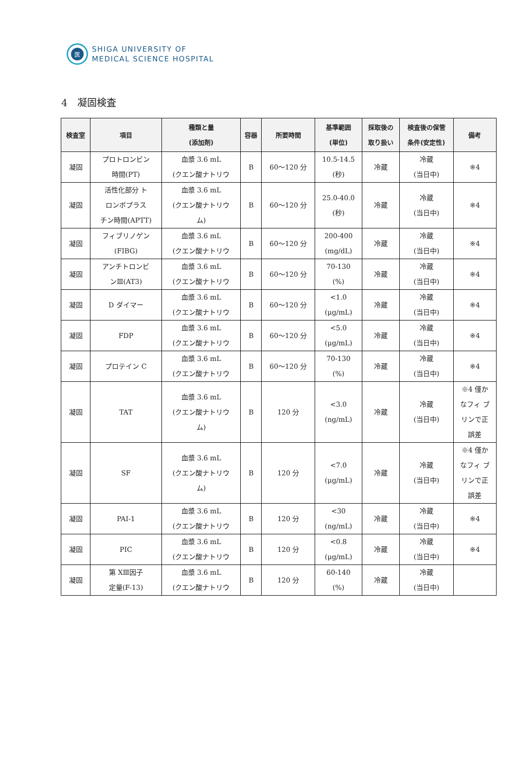医
SHIGA UNIVERSITY OF
MEDICAL SCIENCE HOSPITAL
4　凝固検査
| 検査室 | 項目 | 種類と量 (添加剤) | 容器 | 所要時間 | 基準範囲 (単位) | 採取後の 取り扱い | 検査後の保管 条件(安定性) | 備考 |
| --- | --- | --- | --- | --- | --- | --- | --- | --- |
| 凝固 | プロトロンビン 時間(PT) | 血漿 3.6 mL (クエン酸ナトリウ | B | 60～120 分 | 10.5-14.5 (秒) | 冷蔵 | 冷蔵 (当日中) | ※4 |
| 凝固 | 活性化部分 ト ロンボプラス チン時間(APTT) | 血漿 3.6 mL (クエン酸ナトリウ ム) | B | 60～120 分 | 25.0-40.0 (秒) | 冷蔵 | 冷蔵 (当日中) | ※4 |
| 凝固 | フィブリノゲン (FIBG) | 血漿 3.6 mL (クエン酸ナトリウ | B | 60～120 分 | 200-400 (mg/dL) | 冷蔵 | 冷蔵 (当日中) | ※4 |
| 凝固 | アンチトロンビ ンⅢ(AT3) | 血漿 3.6 mL (クエン酸ナトリウ | B | 60～120 分 | 70-130 (%) | 冷蔵 | 冷蔵 (当日中) | ※4 |
| 凝固 | D ダイマー | 血漿 3.6 mL (クエン酸ナトリウ | B | 60～120 分 | <1.0 (μg/mL) | 冷蔵 | 冷蔵 (当日中) | ※4 |
| 凝固 | FDP | 血漿 3.6 mL (クエン酸ナトリウ | B | 60～120 分 | <5.0 (μg/mL) | 冷蔵 | 冷蔵 (当日中) | ※4 |
| 凝固 | プロテイン C | 血漿 3.6 mL (クエン酸ナトリウ | B | 60～120 分 | 70-130 (%) | 冷蔵 | 冷蔵 (当日中) | ※4 |
| 凝固 | TAT | 血漿 3.6 mL (クエン酸ナトリウ ム) | B | 120 分 | <3.0 (ng/mL) | 冷蔵 | 冷蔵 (当日中) | ※4 僅か なフィ ブ リンで正 誤差 |
| 凝固 | SF | 血漿 3.6 mL (クエン酸ナトリウ ム) | B | 120 分 | <7.0 (μg/mL) | 冷蔵 | 冷蔵 (当日中) | ※4 僅か なフィ ブ リンで正 誤差 |
| 凝固 | PAI-1 | 血漿 3.6 mL (クエン酸ナトリウ | B | 120 分 | <30 (ng/mL) | 冷蔵 | 冷蔵 (当日中) | ※4 |
| 凝固 | PIC | 血漿 3.6 mL (クエン酸ナトリウ | B | 120 分 | <0.8 (μg/mL) | 冷蔵 | 冷蔵 (当日中) | ※4 |
| 凝固 | 第 XⅢ因子 定量(F-13) | 血漿 3.6 mL (クエン酸ナトリウ | B | 120 分 | 60-140 (%) | 冷蔵 | 冷蔵 (当日中) | |